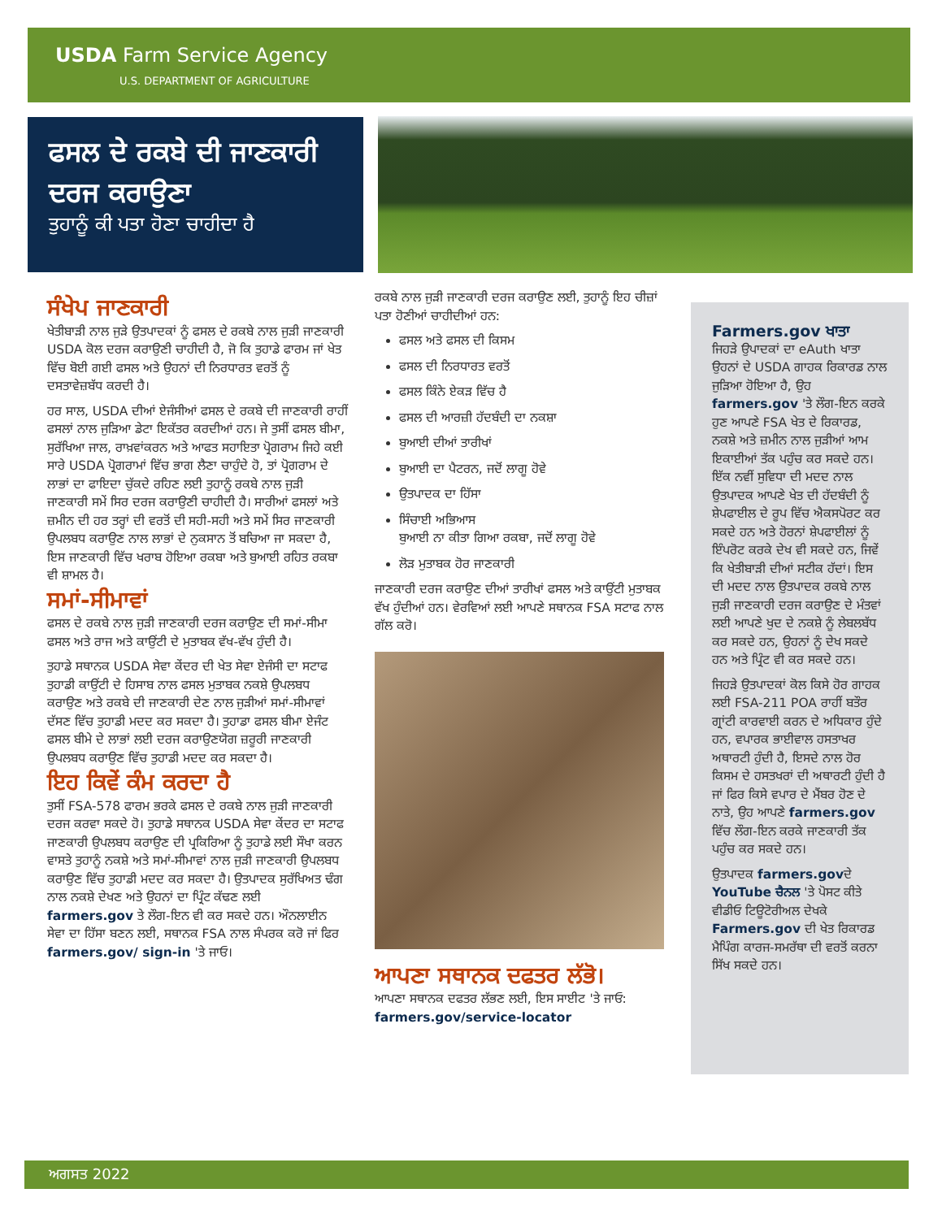USDA Farm Service Agency
U.S. DEPARTMENT OF AGRICULTURE
ਫਸਲ ਦੇ ਰਕਬੇ ਦੀ ਜਾਣਕਾਰੀ ਦਰਜ ਕਰਾਉਣਾ
ਤੁਹਾਨੂੰ ਕੀ ਪਤਾ ਹੋਣਾ ਚਾਹੀਦਾ ਹੈ
ਸੰਖੇਪ ਜਾਣਕਾਰੀ
ਖੇਤੀਬਾੜੀ ਨਾਲ ਜੁੜੇ ਉਤਪਾਦਕਾਂ ਨੂੰ ਫਸਲ ਦੇ ਰਕਬੇ ਨਾਲ ਜੁੜੀ ਜਾਣਕਾਰੀ USDA ਕੋਲ ਦਰਜ ਕਰਾਉਣੀ ਚਾਹੀਦੀ ਹੈ, ਜੋ ਕਿ ਤੁਹਾਡੇ ਫਾਰਮ ਜਾਂ ਖੇਤ ਵਿੱਚ ਬੋਈ ਗਈ ਫਸਲ ਅਤੇ ਉਹਨਾਂ ਦੀ ਨਿਰਧਾਰਤ ਵਰਤੋਂ ਨੂੰ ਦਸਤਾਵੇਜ਼ਬੱਧ ਕਰਦੀ ਹੈ।
ਹਰ ਸਾਲ, USDA ਦੀਆਂ ਏਜੰਸੀਆਂ ਫਸਲ ਦੇ ਰਕਬੇ ਦੀ ਜਾਣਕਾਰੀ ਰਾਹੀਂ ਫਸਲਾਂ ਨਾਲ ਜੁੜਿਆ ਡੇਟਾ ਇਕੱਤਰ ਕਰਦੀਆਂ ਹਨ। ਜੇ ਤੁਸੀਂ ਫਸਲ ਬੀਮਾ, ਸੁਰੱਖਿਆ ਜਾਲ, ਰਾਖ਼ਵਾਂਕਰਨ ਅਤੇ ਆਫਤ ਸਹਾਇਤਾ ਪ੍ਰੋਗਰਾਮ ਜਿਹੇ ਕਈ ਸਾਰੇ USDA ਪ੍ਰੋਗਰਾਮਾਂ ਵਿੱਚ ਭਾਗ ਲੈਣਾ ਚਾਹੁੰਦੇ ਹੋ, ਤਾਂ ਪ੍ਰੋਗਰਾਮ ਦੇ ਲਾਭਾਂ ਦਾ ਫਾਇਦਾ ਚੁੱਕਦੇ ਰਹਿਣ ਲਈ ਤੁਹਾਨੂੰ ਰਕਬੇ ਨਾਲ ਜੁੜੀ ਜਾਣਕਾਰੀ ਸਮੇਂ ਸਿਰ ਦਰਜ ਕਰਾਉਣੀ ਚਾਹੀਦੀ ਹੈ। ਸਾਰੀਆਂ ਫਸਲਾਂ ਅਤੇ ਜ਼ਮੀਨ ਦੀ ਹਰ ਤਰ੍ਹਾਂ ਦੀ ਵਰਤੋਂ ਦੀ ਸਹੀ-ਸਹੀ ਅਤੇ ਸਮੇਂ ਸਿਰ ਜਾਣਕਾਰੀ ਉਪਲਬਧ ਕਰਾਉਣ ਨਾਲ ਲਾਭਾਂ ਦੇ ਨੁਕਸਾਨ ਤੋਂ ਬਚਿਆ ਜਾ ਸਕਦਾ ਹੈ, ਇਸ ਜਾਣਕਾਰੀ ਵਿੱਚ ਖਰਾਬ ਹੋਇਆ ਰਕਬਾ ਅਤੇ ਬੁਆਈ ਰਹਿਤ ਰਕਬਾ ਵੀ ਸ਼ਾਮਲ ਹੈ।
ਸਮਾਂ-ਸੀਮਾਵਾਂ
ਫਸਲ ਦੇ ਰਕਬੇ ਨਾਲ ਜੁੜੀ ਜਾਣਕਾਰੀ ਦਰਜ ਕਰਾਉਣ ਦੀ ਸਮਾਂ-ਸੀਮਾ ਫਸਲ ਅਤੇ ਰਾਜ ਅਤੇ ਕਾਉਂਟੀ ਦੇ ਮੁਤਾਬਕ ਵੱਖ-ਵੱਖ ਹੁੰਦੀ ਹੈ।
ਤੁਹਾਡੇ ਸਥਾਨਕ USDA ਸੇਵਾ ਕੇਂਦਰ ਦੀ ਖੇਤ ਸੇਵਾ ਏਜੰਸੀ ਦਾ ਸਟਾਫ ਤੁਹਾਡੀ ਕਾਉਂਟੀ ਦੇ ਹਿਸਾਬ ਨਾਲ ਫਸਲ ਮੁਤਾਬਕ ਨਕਸ਼ੇ ਉਪਲਬਧ ਕਰਾਉਣ ਅਤੇ ਰਕਬੇ ਦੀ ਜਾਣਕਾਰੀ ਦੇਣ ਨਾਲ ਜੁੜੀਆਂ ਸਮਾਂ-ਸੀਮਾਵਾਂ ਦੱਸਣ ਵਿੱਚ ਤੁਹਾਡੀ ਮਦਦ ਕਰ ਸਕਦਾ ਹੈ। ਤੁਹਾਡਾ ਫਸਲ ਬੀਮਾ ਏਜੰਟ ਫਸਲ ਬੀਮੇ ਦੇ ਲਾਭਾਂ ਲਈ ਦਰਜ ਕਰਾਉਣਯੋਗ ਜ਼ਰੂਰੀ ਜਾਣਕਾਰੀ ਉਪਲਬਧ ਕਰਾਉਣ ਵਿੱਚ ਤੁਹਾਡੀ ਮਦਦ ਕਰ ਸਕਦਾ ਹੈ।
ਇਹ ਕਿਵੇਂ ਕੰਮ ਕਰਦਾ ਹੈ
ਤੁਸੀਂ FSA-578 ਫਾਰਮ ਭਰਕੇ ਫਸਲ ਦੇ ਰਕਬੇ ਨਾਲ ਜੁੜੀ ਜਾਣਕਾਰੀ ਦਰਜ ਕਰਵਾ ਸਕਦੇ ਹੋ। ਤੁਹਾਡੇ ਸਥਾਨਕ USDA ਸੇਵਾ ਕੇਂਦਰ ਦਾ ਸਟਾਫ ਜਾਣਕਾਰੀ ਉਪਲਬਧ ਕਰਾਉਣ ਦੀ ਪ੍ਰਕਿਰਿਆ ਨੂੰ ਤੁਹਾਡੇ ਲਈ ਸੌਖਾ ਕਰਨ ਵਾਸਤੇ ਤੁਹਾਨੂੰ ਨਕਸ਼ੇ ਅਤੇ ਸਮਾਂ-ਸੀਮਾਵਾਂ ਨਾਲ ਜੁੜੀ ਜਾਣਕਾਰੀ ਉਪਲਬਧ ਕਰਾਉਣ ਵਿੱਚ ਤੁਹਾਡੀ ਮਦਦ ਕਰ ਸਕਦਾ ਹੈ। ਉਤਪਾਦਕ ਸੁਰੱਖਿਅਤ ਢੰਗ ਨਾਲ ਨਕਸ਼ੇ ਦੇਖਣ ਅਤੇ ਉਹਨਾਂ ਦਾ ਪ੍ਰਿੰਟ ਕੱਢਣ ਲਈ farmers.gov ਤੇ ਲੌਗ-ਇਨ ਵੀ ਕਰ ਸਕਦੇ ਹਨ। ਔਨਲਾਈਨ ਸੇਵਾ ਦਾ ਹਿੱਸਾ ਬਣਨ ਲਈ, ਸਥਾਨਕ FSA ਨਾਲ ਸੰਪਰਕ ਕਰੋ ਜਾਂ ਫਿਰ farmers.gov/ sign-in 'ਤੇ ਜਾਓ।
ਰਕਬੇ ਨਾਲ ਜੁੜੀ ਜਾਣਕਾਰੀ ਦਰਜ ਕਰਾਉਣ ਲਈ, ਤੁਹਾਨੂੰ ਇਹ ਚੀਜ਼ਾਂ ਪਤਾ ਹੋਣੀਆਂ ਚਾਹੀਦੀਆਂ ਹਨ:
ਫਸਲ ਅਤੇ ਫਸਲ ਦੀ ਕਿਸਮ
ਫਸਲ ਦੀ ਨਿਰਧਾਰਤ ਵਰਤੋਂ
ਫਸਲ ਕਿੰਨੇ ਏਕੜ ਵਿੱਚ ਹੈ
ਫਸਲ ਦੀ ਆਰਜ਼ੀ ਹੱਦਬੰਦੀ ਦਾ ਨਕਸ਼ਾ
ਬੁਆਈ ਦੀਆਂ ਤਾਰੀਖਾਂ
ਬੁਆਈ ਦਾ ਪੈਟਰਨ, ਜਦੋਂ ਲਾਗੂ ਹੋਵੇ
ਉਤਪਾਦਕ ਦਾ ਹਿੱਸਾ
ਸਿੰਚਾਈ ਅਭਿਆਸ
ਬੁਆਈ ਨਾ ਕੀਤਾ ਗਿਆ ਰਕਬਾ, ਜਦੋਂ ਲਾਗੂ ਹੋਵੇ
ਲੋੜ ਮੁਤਾਬਕ ਹੋਰ ਜਾਣਕਾਰੀ
ਜਾਣਕਾਰੀ ਦਰਜ ਕਰਾਉਣ ਦੀਆਂ ਤਾਰੀਖਾਂ ਫਸਲ ਅਤੇ ਕਾਉਂਟੀ ਮੁਤਾਬਕ ਵੱਖ ਹੁੰਦੀਆਂ ਹਨ। ਵੇਰਵਿਆਂ ਲਈ ਆਪਣੇ ਸਥਾਨਕ FSA ਸਟਾਫ ਨਾਲ ਗੱਲ ਕਰੋ।
ਆਪਣਾ ਸਥਾਨਕ ਦਫਤਰ ਲੱਭੋ।
ਆਪਣਾ ਸਥਾਨਕ ਦਫਤਰ ਲੱਭਣ ਲਈ, ਇਸ ਸਾਈਟ 'ਤੇ ਜਾਓ: farmers.gov/service-locator
Farmers.gov ਖਾਤਾ
ਜਿਹੜੇ ਉਪਾਦਕਾਂ ਦਾ eAuth ਖਾਤਾ ਉਹਨਾਂ ਦੇ USDA ਗਾਹਕ ਰਿਕਾਰਡ ਨਾਲ ਜੁੜਿਆ ਹੋਇਆ ਹੈ, ਉਹ farmers.gov 'ਤੇ ਲੌਗ-ਇਨ ਕਰਕੇ ਹੁਣ ਆਪਣੇ FSA ਖੇਤ ਦੇ ਰਿਕਾਰਡ, ਨਕਸ਼ੇ ਅਤੇ ਜ਼ਮੀਨ ਨਾਲ ਜੁੜੀਆਂ ਆਮ ਇਕਾਈਆਂ ਤੱਕ ਪਹੁੰਚ ਕਰ ਸਕਦੇ ਹਨ। ਇੱਕ ਨਵੀਂ ਸੁਵਿਧਾ ਦੀ ਮਦਦ ਨਾਲ ਉਤਪਾਦਕ ਆਪਣੇ ਖੇਤ ਦੀ ਹੱਦਬੰਦੀ ਨੂੰ ਸ਼ੇਪਫਾਈਲ ਦੇ ਰੂਪ ਵਿੱਚ ਐਕਸਪੋਰਟ ਕਰ ਸਕਦੇ ਹਨ ਅਤੇ ਹੋਰਨਾਂ ਸ਼ੇਪਫਾਈਲਾਂ ਨੂੰ ਇੰਪਰੋਟ ਕਰਕੇ ਦੇਖ ਵੀ ਸਕਦੇ ਹਨ, ਜਿਵੇਂ ਕਿ ਖੇਤੀਬਾੜੀ ਦੀਆਂ ਸਟੀਕ ਹੱਦਾਂ। ਇਸ ਦੀ ਮਦਦ ਨਾਲ ਉਤਪਾਦਕ ਰਕਬੇ ਨਾਲ ਜੁੜੀ ਜਾਣਕਾਰੀ ਦਰਜ ਕਰਾਉਣ ਦੇ ਮੰਤਵਾਂ ਲਈ ਆਪਣੇ ਖੁਦ ਦੇ ਨਕਸ਼ੇ ਨੂੰ ਲੇਬਲਬੱਧ ਕਰ ਸਕਦੇ ਹਨ, ਉਹਨਾਂ ਨੂੰ ਦੇਖ ਸਕਦੇ ਹਨ ਅਤੇ ਪ੍ਰਿੰਟ ਵੀ ਕਰ ਸਕਦੇ ਹਨ।
ਜਿਹੜੇ ਉਤਪਾਦਕਾਂ ਕੋਲ ਕਿਸੇ ਹੋਰ ਗਾਹਕ ਲਈ FSA-211 POA ਰਾਹੀਂ ਬਤੌਰ ਗ੍ਰਾਂਟੀ ਕਾਰਵਾਈ ਕਰਨ ਦੇ ਅਧਿਕਾਰ ਹੁੰਦੇ ਹਨ, ਵਪਾਰਕ ਭਾਈਵਾਲ ਹਸਤਾਖਰ ਅਥਾਰਟੀ ਹੁੰਦੀ ਹੈ, ਇਸਦੇ ਨਾਲ ਹੋਰ ਕਿਸਮ ਦੇ ਹਸਤਖਰਾਂ ਦੀ ਅਥਾਰਟੀ ਹੁੰਦੀ ਹੈ ਜਾਂ ਫਿਰ ਕਿਸੇ ਵਪਾਰ ਦੇ ਮੈਂਬਰ ਹੋਣ ਦੇ ਨਾਤੇ, ਉਹ ਆਪਣੇ farmers.gov ਵਿੱਚ ਲੌਗ-ਇਨ ਕਰਕੇ ਜਾਣਕਾਰੀ ਤੱਕ ਪਹੁੰਚ ਕਰ ਸਕਦੇ ਹਨ।
ਉਤਪਾਦਕ farmers.govਦੇ YouTube ਚੈਨਲ 'ਤੇ ਪੋਸਟ ਕੀਤੇ ਵੀਡੀਓ ਟਿਊਟੋਰੀਅਲ ਦੇਖਕੇ Farmers.gov ਦੀ ਖੇਤ ਰਿਕਾਰਡ ਮੈਪਿੰਗ ਕਾਰਜ-ਸਮਰੱਥਾ ਦੀ ਵਰਤੋਂ ਕਰਨਾ ਸਿੱਖ ਸਕਦੇ ਹਨ।
ਅਗਸਤ 2022